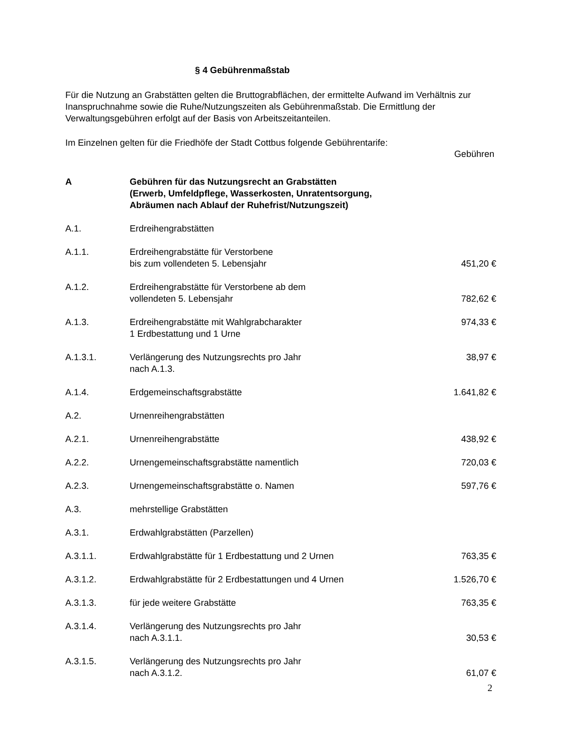§ 4 Gebührenmaßstab
Für die Nutzung an Grabstätten gelten die Bruttograbflächen, der ermittelte Aufwand im Verhältnis zur Inanspruchnahme sowie die Ruhe/Nutzungszeiten als Gebührenmaßstab. Die Ermittlung der Verwaltungsgebühren erfolgt auf der Basis von Arbeitszeitanteilen.
Im Einzelnen gelten für die Friedhöfe der Stadt Cottbus folgende Gebührentarife:
Gebühren
| A | Gebühren für das Nutzungsrecht an Grabstätten (Erwerb, Umfeldpflege, Wasserkosten, Unratentsorgung, Abräumen nach Ablauf der Ruhefrist/Nutzungszeit) | |
| A.1. | Erdreihengrabstätten | |
| A.1.1. | Erdreihengrabstätte für Verstorbene bis zum vollendeten 5. Lebensjahr | 451,20 € |
| A.1.2. | Erdreihengrabstätte für Verstorbene ab dem vollendeten 5. Lebensjahr | 782,62 € |
| A.1.3. | Erdreihengrabstätte mit Wahlgrabcharakter 1 Erdbestattung und 1 Urne | 974,33 € |
| A.1.3.1. | Verlängerung des Nutzungsrechts pro Jahr nach A.1.3. | 38,97 € |
| A.1.4. | Erdgemeinschaftsgrabstätte | 1.641,82 € |
| A.2. | Urnenreihengrabstätten | |
| A.2.1. | Urnenreihengrabstätte | 438,92 € |
| A.2.2. | Urnengemeinschaftsgrabstätte namentlich | 720,03 € |
| A.2.3. | Urnengemeinschaftsgrabstätte o. Namen | 597,76 € |
| A.3. | mehrstellige Grabstätten | |
| A.3.1. | Erdwahlgrabstätten (Parzellen) | |
| A.3.1.1. | Erdwahlgrabstätte für 1 Erdbestattung und 2 Urnen | 763,35 € |
| A.3.1.2. | Erdwahlgrabstätte für 2 Erdbestattungen und 4 Urnen | 1.526,70 € |
| A.3.1.3. | für jede weitere Grabstätte | 763,35 € |
| A.3.1.4. | Verlängerung des Nutzungsrechts pro Jahr nach A.3.1.1. | 30,53 € |
| A.3.1.5. | Verlängerung des Nutzungsrechts pro Jahr nach A.3.1.2. | 61,07 € |
2